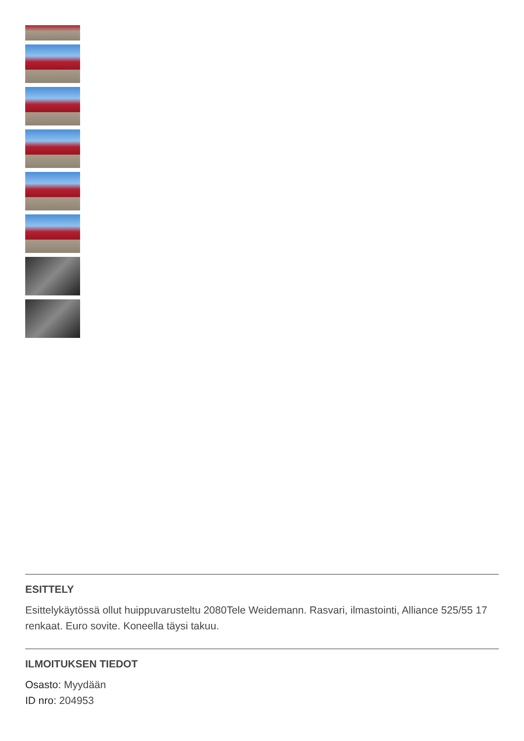ESITTELY
Esittelykäytössä ollut huippuvarusteltu 2080Tele Weidemann. Rasvari, ilmastointi, Alliance 525/55 17 renkaat. Euro sovite. Koneella täysi takuu.
ILMOITUKSEN TIEDOT
Osasto: Myydään
ID nro: 204953